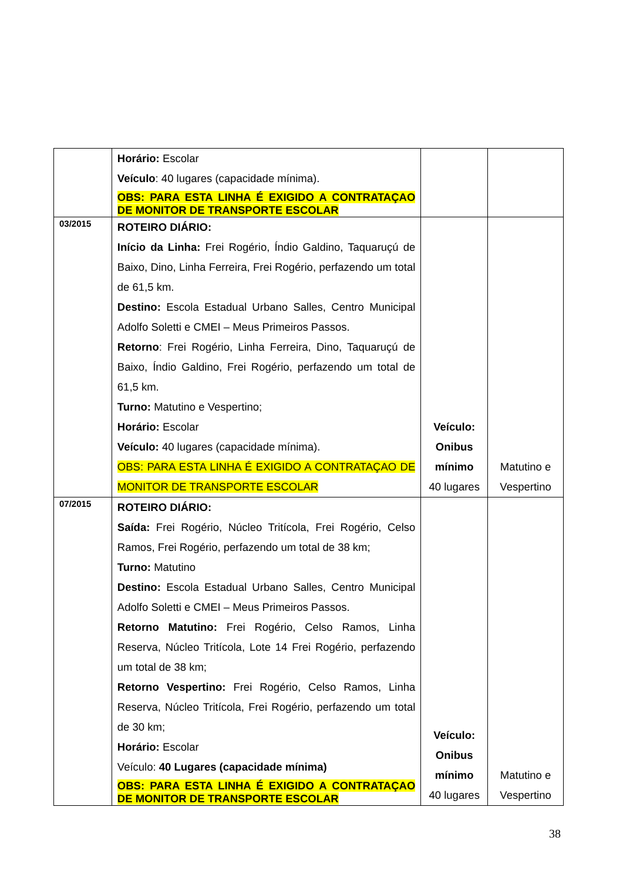| | Horário: Escolar Veículo : 40 lugares (capacidade mínima). OBS: PARA ESTA LINHA É EXIGIDO A CONTRATAÇAO DE MONITOR DE TRANSPORTE ESCOLAR | | |
| 03/2015 | ROTEIRO DIÁRIO: Início da Linha: Frei Rogério, Índio Galdino, Taquaruçú de Baixo, Dino, Linha Ferreira, Frei Rogério, perfazendo um total de 61,5 km. Destino: Escola Estadual Urbano Salles, Centro Municipal Adolfo Soletti e CMEI – Meus Primeiros Passos. Retorno : Frei Rogério, Linha Ferreira, Dino, Taquaruçú de Baixo, Índio Galdino, Frei Rogério, perfazendo um total de 61,5 km. Turno: Matutino e Vespertino; Horário: Escolar Veículo: 40 lugares (capacidade mínima). OBS: PARA ESTA LINHA É EXIGIDO A CONTRATAÇAO DE MONITOR DE TRANSPORTE ESCOLAR | Veículo: Onibus mínimo 40 lugares | Matutino e Vespertino |
| 07/2015 | ROTEIRO DIÁRIO: Saída: Frei Rogério, Núcleo Tritícola, Frei Rogério, Celso Ramos, Frei Rogério, perfazendo um total de 38 km; Turno: Matutino Destino: Escola Estadual Urbano Salles, Centro Municipal Adolfo Soletti e CMEI – Meus Primeiros Passos. Retorno Matutino: Frei Rogério, Celso Ramos, Linha Reserva, Núcleo Tritícola, Lote 14 Frei Rogério, perfazendo um total de 38 km; Retorno Vespertino: Frei Rogério, Celso Ramos, Linha Reserva, Núcleo Tritícola, Frei Rogério, perfazendo um total de 30 km; Horário: Escolar Veículo: 40 Lugares (capacidade mínima) OBS: PARA ESTA LINHA É EXIGIDO A CONTRATAÇAO DE MONITOR DE TRANSPORTE ESCOLAR | Veículo: Onibus mínimo 40 lugares | Matutino e Vespertino |
38